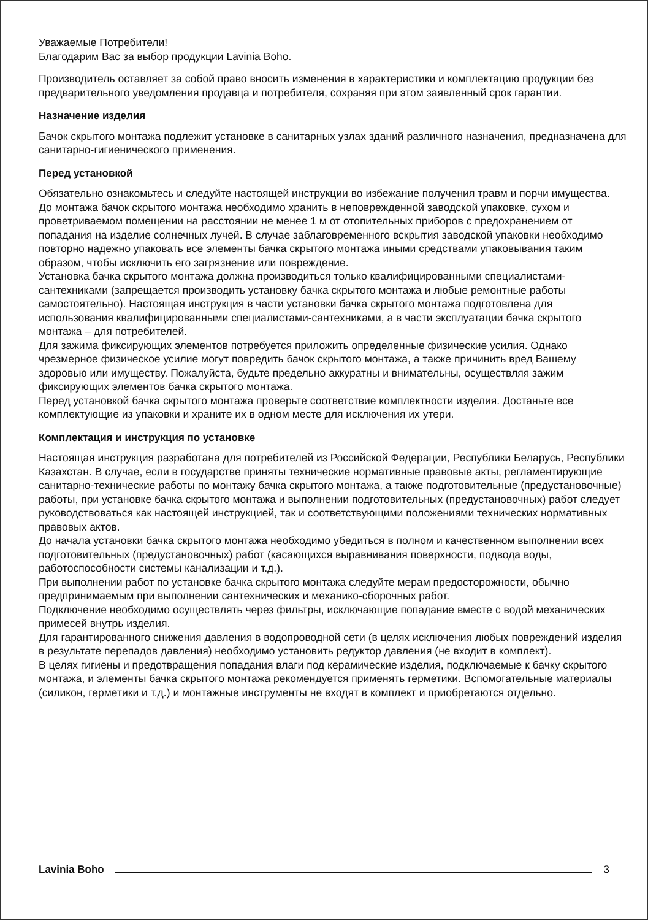Уважаемые Потребители!
Благодарим Вас за выбор продукции Lavinia Boho.
Производитель оставляет за собой право вносить изменения в характеристики и комплектацию продукции без предварительного уведомления продавца и потребителя, сохраняя при этом заявленный срок гарантии.
Назначение изделия
Бачок скрытого монтажа подлежит установке в санитарных узлах зданий различного назначения, предназначена для санитарно-гигиенического применения.
Перед установкой
Обязательно ознакомьтесь и следуйте настоящей инструкции во избежание получения травм и порчи имущества.
До монтажа бачок скрытого монтажа необходимо хранить в неповрежденной заводской упаковке, сухом и проветриваемом помещении на расстоянии не менее 1 м от отопительных приборов с предохранением от попадания на изделие солнечных лучей. В случае заблаговременного вскрытия заводской упаковки необходимо повторно надежно упаковать все элементы бачка скрытого монтажа иными средствами упаковывания таким образом, чтобы исключить его загрязнение или повреждение.
Установка бачка скрытого монтажа должна производиться только квалифицированными специалистами-сантехниками (запрещается производить установку бачка скрытого монтажа и любые ремонтные работы самостоятельно). Настоящая инструкция в части установки бачка скрытого монтажа подготовлена для использования квалифицированными специалистами-сантехниками, а в части эксплуатации бачка скрытого монтажа – для потребителей.
Для зажима фиксирующих элементов потребуется приложить определенные физические усилия. Однако чрезмерное физическое усилие могут повредить бачок скрытого монтажа, а также причинить вред Вашему здоровью или имуществу. Пожалуйста, будьте предельно аккуратны и внимательны, осуществляя зажим фиксирующих элементов бачка скрытого монтажа.
Перед установкой бачка скрытого монтажа проверьте соответствие комплектности изделия. Достаньте все комплектующие из упаковки и храните их в одном месте для исключения их утери.
Комплектация и инструкция по установке
Настоящая инструкция разработана для потребителей из Российской Федерации, Республики Беларусь, Республики Казахстан. В случае, если в государстве приняты технические нормативные правовые акты, регламентирующие санитарно-технические работы по монтажу бачка скрытого монтажа, а также подготовительные (предустановочные) работы, при установке бачка скрытого монтажа и выполнении подготовительных (предустановочных) работ следует руководствоваться как настоящей инструкцией, так и соответствующими положениями технических нормативных правовых актов.
До начала установки бачка скрытого монтажа необходимо убедиться в полном и качественном выполнении всех подготовительных (предустановочных) работ (касающихся выравнивания поверхности, подвода воды, работоспособности системы канализации и т.д.).
При выполнении работ по установке бачка скрытого монтажа следуйте мерам предосторожности, обычно предпринимаемым при выполнении сантехнических и механико-сборочных работ.
Подключение необходимо осуществлять через фильтры, исключающие попадание вместе с водой механических примесей внутрь изделия.
Для гарантированного снижения давления в водопроводной сети (в целях исключения любых повреждений изделия в результате перепадов давления) необходимо установить редуктор давления (не входит в комплект).
В целях гигиены и предотвращения попадания влаги под керамические изделия, подключаемые к бачку скрытого монтажа, и элементы бачка скрытого монтажа рекомендуется применять герметики. Вспомогательные материалы (силикон, герметики и т.д.) и монтажные инструменты не входят в комплект и приобретаются отдельно.
Lavinia Boho 3